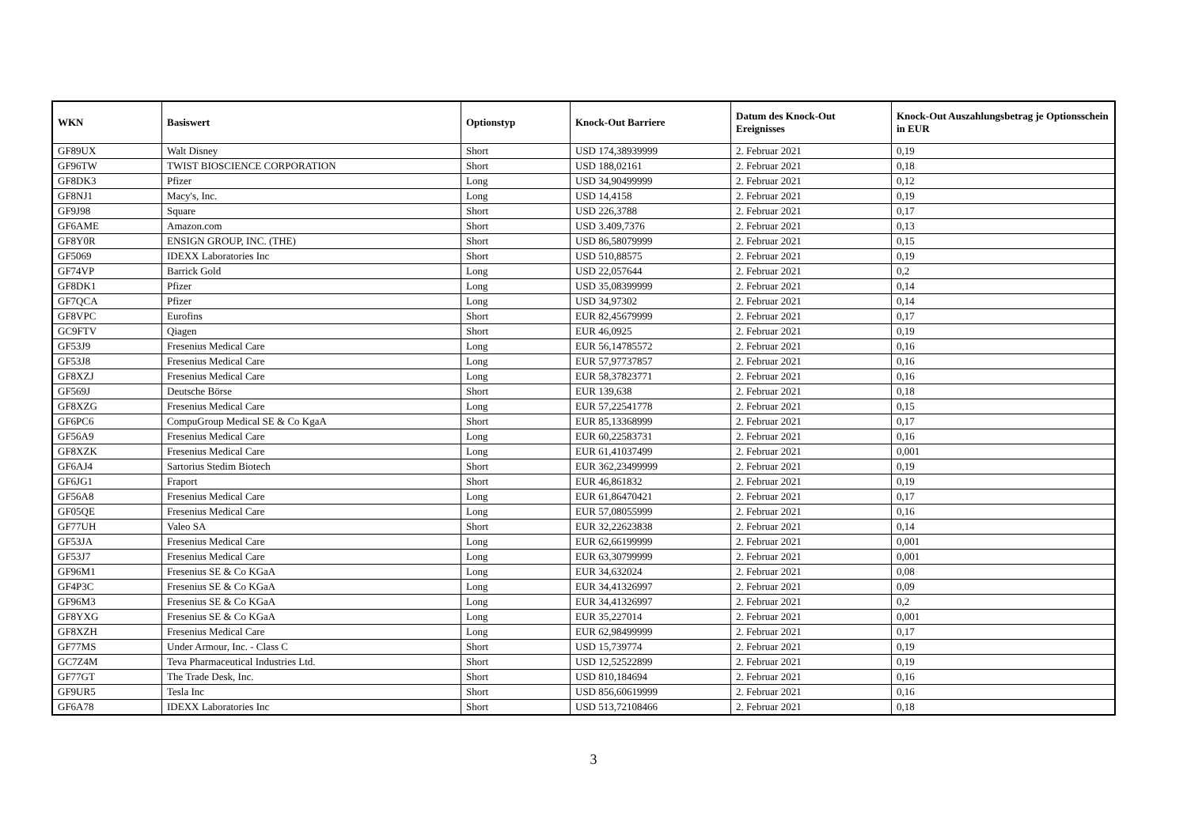| WKN | Basiswert | Optionstyp | Knock-Out Barriere | Datum des Knock-Out Ereignisses | Knock-Out Auszahlungsbetrag je Optionsschein in EUR |
| --- | --- | --- | --- | --- | --- |
| GF89UX | Walt Disney | Short | USD 174,38939999 | 2. Februar 2021 | 0,19 |
| GF96TW | TWIST BIOSCIENCE CORPORATION | Short | USD 188,02161 | 2. Februar 2021 | 0,18 |
| GF8DK3 | Pfizer | Long | USD 34,90499999 | 2. Februar 2021 | 0,12 |
| GF8NJ1 | Macy's, Inc. | Long | USD 14,4158 | 2. Februar 2021 | 0,19 |
| GF9J98 | Square | Short | USD 226,3788 | 2. Februar 2021 | 0,17 |
| GF6AME | Amazon.com | Short | USD 3.409,7376 | 2. Februar 2021 | 0,13 |
| GF8Y0R | ENSIGN GROUP, INC. (THE) | Short | USD 86,58079999 | 2. Februar 2021 | 0,15 |
| GF5069 | IDEXX Laboratories Inc | Short | USD 510,88575 | 2. Februar 2021 | 0,19 |
| GF74VP | Barrick Gold | Long | USD 22,057644 | 2. Februar 2021 | 0,2 |
| GF8DK1 | Pfizer | Long | USD 35,08399999 | 2. Februar 2021 | 0,14 |
| GF7QCA | Pfizer | Long | USD 34,97302 | 2. Februar 2021 | 0,14 |
| GF8VPC | Eurofins | Short | EUR 82,45679999 | 2. Februar 2021 | 0,17 |
| GC9FTV | Qiagen | Short | EUR 46,0925 | 2. Februar 2021 | 0,19 |
| GF53J9 | Fresenius Medical Care | Long | EUR 56,14785572 | 2. Februar 2021 | 0,16 |
| GF53J8 | Fresenius Medical Care | Long | EUR 57,97737857 | 2. Februar 2021 | 0,16 |
| GF8XZJ | Fresenius Medical Care | Long | EUR 58,37823771 | 2. Februar 2021 | 0,16 |
| GF569J | Deutsche Börse | Short | EUR 139,638 | 2. Februar 2021 | 0,18 |
| GF8XZG | Fresenius Medical Care | Long | EUR 57,22541778 | 2. Februar 2021 | 0,15 |
| GF6PC6 | CompuGroup Medical SE & Co KgaA | Short | EUR 85,13368999 | 2. Februar 2021 | 0,17 |
| GF56A9 | Fresenius Medical Care | Long | EUR 60,22583731 | 2. Februar 2021 | 0,16 |
| GF8XZK | Fresenius Medical Care | Long | EUR 61,41037499 | 2. Februar 2021 | 0,001 |
| GF6AJ4 | Sartorius Stedim Biotech | Short | EUR 362,23499999 | 2. Februar 2021 | 0,19 |
| GF6JG1 | Fraport | Short | EUR 46,861832 | 2. Februar 2021 | 0,19 |
| GF56A8 | Fresenius Medical Care | Long | EUR 61,86470421 | 2. Februar 2021 | 0,17 |
| GF05QE | Fresenius Medical Care | Long | EUR 57,08055999 | 2. Februar 2021 | 0,16 |
| GF77UH | Valeo SA | Short | EUR 32,22623838 | 2. Februar 2021 | 0,14 |
| GF53JA | Fresenius Medical Care | Long | EUR 62,66199999 | 2. Februar 2021 | 0,001 |
| GF53J7 | Fresenius Medical Care | Long | EUR 63,30799999 | 2. Februar 2021 | 0,001 |
| GF96M1 | Fresenius SE & Co KGaA | Long | EUR 34,632024 | 2. Februar 2021 | 0,08 |
| GF4P3C | Fresenius SE & Co KGaA | Long | EUR 34,41326997 | 2. Februar 2021 | 0,09 |
| GF96M3 | Fresenius SE & Co KGaA | Long | EUR 34,41326997 | 2. Februar 2021 | 0,2 |
| GF8YXG | Fresenius SE & Co KGaA | Long | EUR 35,227014 | 2. Februar 2021 | 0,001 |
| GF8XZH | Fresenius Medical Care | Long | EUR 62,98499999 | 2. Februar 2021 | 0,17 |
| GF77MS | Under Armour, Inc. - Class C | Short | USD 15,739774 | 2. Februar 2021 | 0,19 |
| GC7Z4M | Teva Pharmaceutical Industries Ltd. | Short | USD 12,52522899 | 2. Februar 2021 | 0,19 |
| GF77GT | The Trade Desk, Inc. | Short | USD 810,184694 | 2. Februar 2021 | 0,16 |
| GF9UR5 | Tesla Inc | Short | USD 856,60619999 | 2. Februar 2021 | 0,16 |
| GF6A78 | IDEXX Laboratories Inc | Short | USD 513,72108466 | 2. Februar 2021 | 0,18 |
3